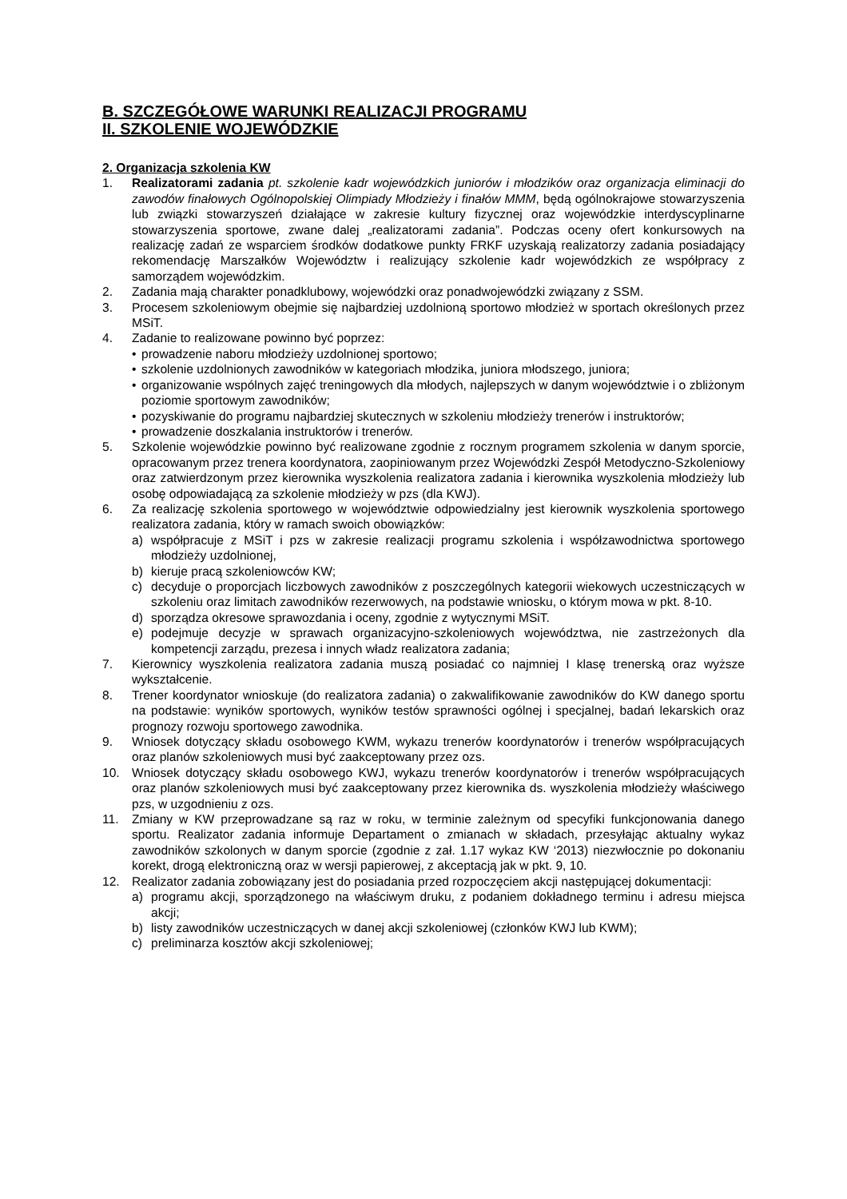B. SZCZEGÓŁOWE WARUNKI REALIZACJI PROGRAMU
II. SZKOLENIE WOJEWÓDZKIE
2. Organizacja szkolenia KW
1. Realizatorami zadania pt. szkolenie kadr wojewódzkich juniorów i młodzików oraz organizacja eliminacji do zawodów finałowych Ogólnopolskiej Olimpiady Młodzieży i finałów MMM, będą ogólnokrajowe stowarzyszenia lub związki stowarzyszeń działające w zakresie kultury fizycznej oraz wojewódzkie interdyscyplinarne stowarzyszenia sportowe, zwane dalej „realizatorami zadania”. Podczas oceny ofert konkursowych na realizację zadań ze wsparciem środków dodatkowe punkty FRKF uzyskają realizatorzy zadania posiadający rekomendację Marszałków Województw i realizujący szkolenie kadr wojewódzkich ze współpracy z samorządem wojewódzkim.
2. Zadania mają charakter ponadklubowy, wojewódzki oraz ponadwojewódzki związany z SSM.
3. Procesem szkoleniowym obejmie się najbardziej uzdolnioną sportowo młodzież w sportach określonych przez MSiT.
4. Zadanie to realizowane powinno być poprzez:
• prowadzenie naboru młodzieży uzdolnionej sportowo;
• szkolenie uzdolnionych zawodników w kategoriach młodzika, juniora młodszego, juniora;
• organizowanie wspólnych zajęć treningowych dla młodych, najlepszych w danym województwie i o zbliżonym poziomie sportowym zawodników;
• pozyskiwanie do programu najbardziej skutecznych w szkoleniu młodzieży trenerów i instruktorów;
• prowadzenie doszkalania instruktorów i trenerów.
5. Szkolenie wojewódzkie powinno być realizowane zgodnie z rocznym programem szkolenia w danym sporcie, opracowanym przez trenera koordynatora, zaopiniowanym przez Wojewódzki Zespół Metodyczno-Szkoleniowy oraz zatwierdzonym przez kierownika wyszkolenia realizatora zadania i kierownika wyszkolenia młodzieży lub osobę odpowiadającą za szkolenie młodzieży w pzs (dla KWJ).
6. Za realizację szkolenia sportowego w województwie odpowiedzialny jest kierownik wyszkolenia sportowego realizatora zadania, który w ramach swoich obowiązków:
a) współpracuje z MSiT i pzs w zakresie realizacji programu szkolenia i współzawodnictwa sportowego młodzieży uzdolnionej,
b) kieruje pracą szkoleniowców KW;
c) decyduje o proporcjach liczbowych zawodników z poszczególnych kategorii wiekowych uczestniczących w szkoleniu oraz limitach zawodników rezerwowych, na podstawie wniosku, o którym mowa w pkt. 8-10.
d) sporządza okresowe sprawozdania i oceny, zgodnie z wytycznymi MSiT.
e) podejmuje decyzje w sprawach organizacyjno-szkoleniowych województwa, nie zastrzeżonych dla kompetencji zarządu, prezesa i innych władz realizatora zadania;
7. Kierownicy wyszkolenia realizatora zadania muszą posiadać co najmniej I klasę trenerską oraz wyższe wykształcenie.
8. Trener koordynator wnioskuje (do realizatora zadania) o zakwalifikowanie zawodników do KW danego sportu na podstawie: wyników sportowych, wyników testów sprawności ogólnej i specjalnej, badań lekarskich oraz prognozy rozwoju sportowego zawodnika.
9. Wniosek dotyczący składu osobowego KWM, wykazu trenerów koordynatorów i trenerów współpracujących oraz planów szkoleniowych musi być zaakceptowany przez ozs.
10. Wniosek dotyczący składu osobowego KWJ, wykazu trenerów koordynatorów i trenerów współpracujących oraz planów szkoleniowych musi być zaakceptowany przez kierownika ds. wyszkolenia młodzieży właściwego pzs, w uzgodnieniu z ozs.
11. Zmiany w KW przeprowadzane są raz w roku, w terminie zależnym od specyfiki funkcjonowania danego sportu. Realizator zadania informuje Departament o zmianach w składach, przesyłając aktualny wykaz zawodników szkolonych w danym sporcie (zgodnie z zał. 1.17 wykaz KW ‘2013) niezwłocznie po dokonaniu korekt, drogą elektroniczną oraz w wersji papierowej, z akceptacją jak w pkt. 9, 10.
12. Realizator zadania zobowiązany jest do posiadania przed rozpoczęciem akcji następującej dokumentacji:
a) programu akcji, sporządzonego na właściwym druku, z podaniem dokładnego terminu i adresu miejsca akcji;
b) listy zawodników uczestniczących w danej akcji szkoleniowej (członków KWJ lub KWM);
c) preliminarza kosztów akcji szkoleniowej;